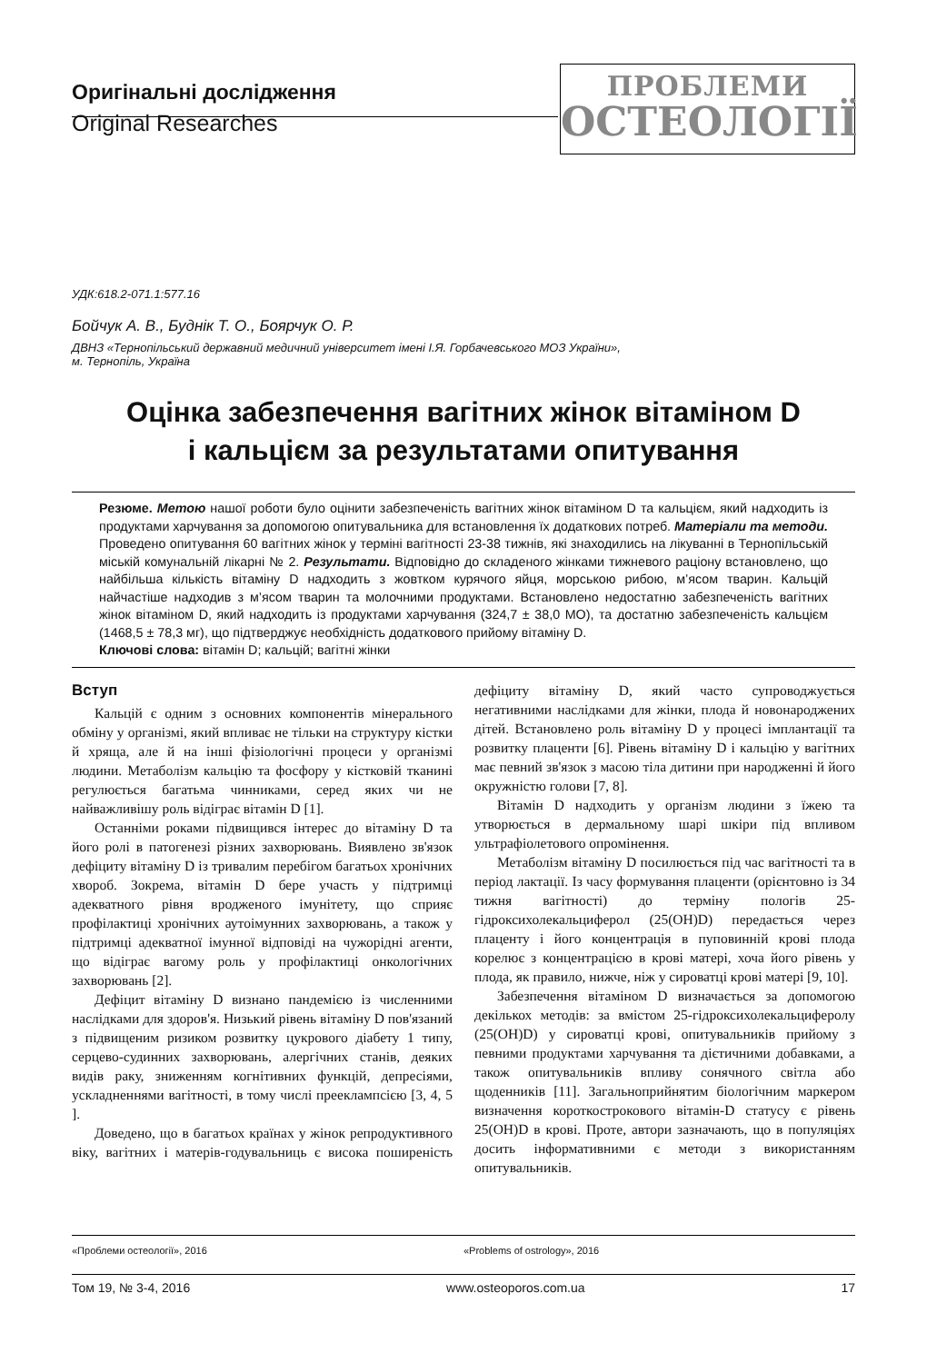Оригінальні дослідження
Original Researches
ПРОБЛЕМИ
ОСТЕОЛОГІЇ
УДК:618.2-071.1:577.16
Бойчук А. В., Буднік Т. О., Боярчук О. Р.
ДВНЗ «Тернопільський державний медичний університет імені І.Я. Горбачевського МОЗ України»,
м. Тернопіль, Україна
Оцінка забезпечення вагітних жінок вітаміном D
і кальцієм за результатами опитування
Резюме. Метою нашої роботи було оцінити забезпеченість вагітних жінок вітаміном D та кальцієм, який надходить із продуктами харчування за допомогою опитувальника для встановлення їх додаткових потреб. Матеріали та методи. Проведено опитування 60 вагітних жінок у терміні вагітності 23-38 тижнів, які знаходились на лікуванні в Тернопільській міській комунальній лікарні № 2. Результати. Відповідно до складеного жінками тижневого раціону встановлено, що найбільша кількість вітаміну D надходить з жовтком курячого яйця, морською рибою, м’ясом тварин. Кальцій найчастіше надходив з м’ясом тварин та молочними продуктами. Встановлено недостатню забезпеченість вагітних жінок вітаміном D, який надходить із продуктами харчування (324,7 ± 38,0 МО), та достатню забезпеченість кальцієм (1468,5 ± 78,3 мг), що підтверджує необхідність додаткового прийому вітаміну D.
Ключові слова: вітамін D; кальцій; вагітні жінки
Вступ
Кальцій є одним з основних компонентів мінерального обміну у організмі, який впливає не тільки на структуру кістки й хряща, але й на інші фізіологічні процеси у організмі людини. Метаболізм кальцію та фосфору у кістковій тканині регулюється багатьма чинниками, серед яких чи не найважливішу роль відіграє вітамін D [1].
Останніми роками підвищився інтерес до вітаміну D та його ролі в патогенезі різних захворювань. Виявлено зв'язок дефіциту вітаміну D із тривалим перебігом багатьох хронічних хвороб. Зокрема, вітамін D бере участь у підтримці адекватного рівня вродженого імунітету, що сприяє профілактиці хронічних аутоімунних захворювань, а також у підтримці адекватної імунної відповіді на чужорідні агенти, що відіграє вагому роль у профілактиці онкологічних захворювань [2].
Дефіцит вітаміну D визнано пандемією із численними наслідками для здоров'я. Низький рівень вітаміну D пов'язаний з підвищеним ризиком розвитку цукрового діабету 1 типу, серцево-судинних захворювань, алергічних станів, деяких видів раку, зниженням когнітивних функцій, депресіями, ускладненнями вагітності, в тому числі прееклампсією [3, 4, 5 ].
Доведено, що в багатьох країнах у жінок репродуктивного віку, вагітних і матерів-годувальниць є висока поширеність дефіциту вітаміну D, який часто супроводжується негативними наслідками для жінки, плода й новонароджених дітей. Встановлено роль вітаміну D у процесі імплантації та розвитку плаценти [6]. Рівень вітаміну D і кальцію у вагітних має певний зв'язок з масою тіла дитини при народженні й його окружністю голови [7, 8].
Вітамін D надходить у організм людини з їжею та утворюється в дермальному шарі шкіри під впливом ультрафіолетового опромінення.
Метаболізм вітаміну D посилюється під час вагітності та в період лактації. Із часу формування плаценти (орієнтовно із 34 тижня вагітності) до терміну пологів 25-гідроксихолекальциферол (25(OH)D) передається через плаценту і його концентрація в пуповинній крові плода корелює з концентрацією в крові матері, хоча його рівень у плода, як правило, нижче, ніж у сироватці крові матері [9, 10].
Забезпечення вітаміном D визначається за допомогою декількох методів: за вмістом 25-гідроксихолекальциферолу (25(OH)D) у сироватці крові, опитувальників прийому з певними продуктами харчування та дієтичними добавками, а також опитувальників впливу сонячного світла або щоденників [11]. Загальноприйнятим біологічним маркером визначення короткострокового вітамін-D статусу є рівень 25(OH)D в крові. Проте, автори зазначають, що в популяціях досить інформативними є методи з використанням опитувальників.
«Проблеми остеології», 2016 «Problems of ostrology», 2016
Том 19, № 3-4, 2016 www.osteoporos.com.ua 17